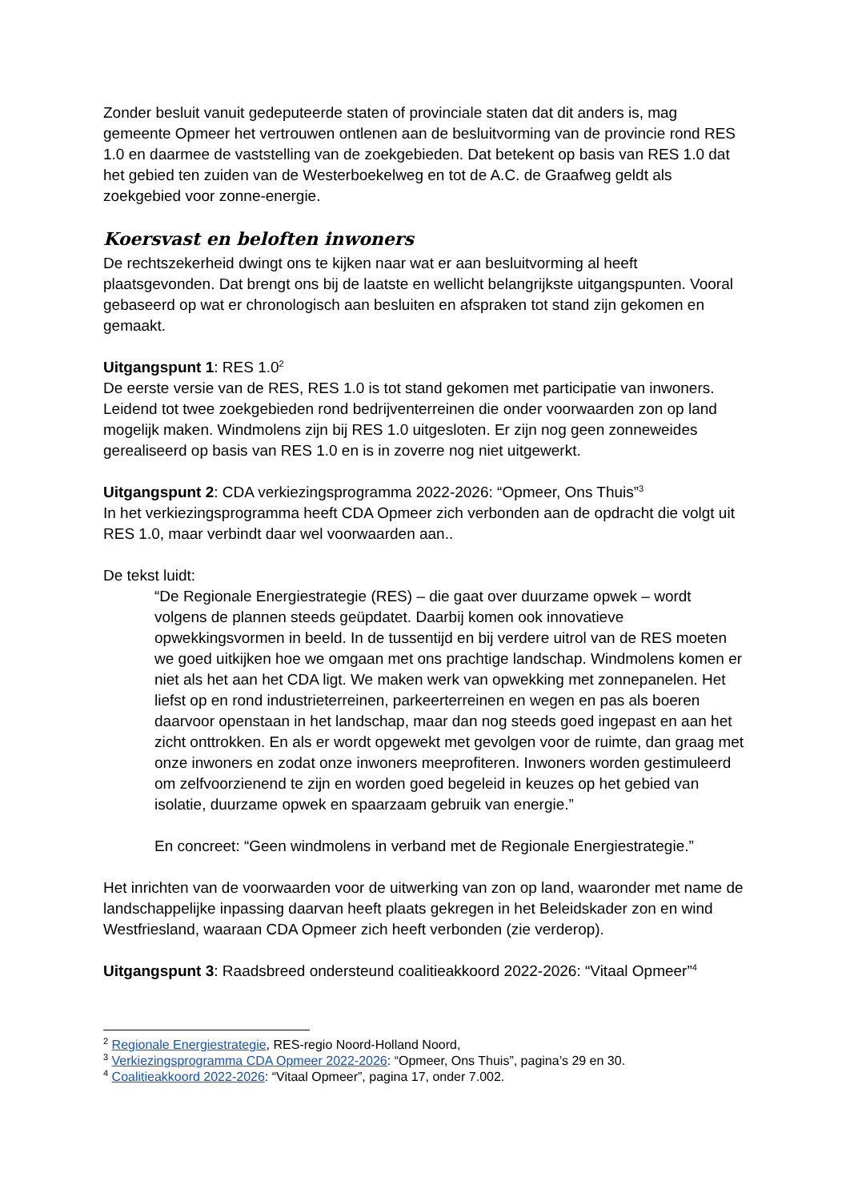Zonder besluit vanuit gedeputeerde staten of provinciale staten dat dit anders is, mag gemeente Opmeer het vertrouwen ontlenen aan de besluitvorming van de provincie rond RES 1.0 en daarmee de vaststelling van de zoekgebieden. Dat betekent op basis van RES 1.0 dat het gebied ten zuiden van de Westerboekelweg en tot de A.C. de Graafweg geldt als zoekgebied voor zonne-energie.
Koersvast en beloften inwoners
De rechtszekerheid dwingt ons te kijken naar wat er aan besluitvorming al heeft plaatsgevonden. Dat brengt ons bij de laatste en wellicht belangrijkste uitgangspunten. Vooral gebaseerd op wat er chronologisch aan besluiten en afspraken tot stand zijn gekomen en gemaakt.
Uitgangspunt 1: RES 1.0<sup>2</sup>
De eerste versie van de RES, RES 1.0 is tot stand gekomen met participatie van inwoners. Leidend tot twee zoekgebieden rond bedrijventerreinen die onder voorwaarden zon op land mogelijk maken. Windmolens zijn bij RES 1.0 uitgesloten. Er zijn nog geen zonneweides gerealiseerd op basis van RES 1.0 en is in zoverre nog niet uitgewerkt.
Uitgangspunt 2: CDA verkiezingsprogramma 2022-2026: “Opmeer, Ons Thuis”<sup>3</sup>
In het verkiezingsprogramma heeft CDA Opmeer zich verbonden aan de opdracht die volgt uit RES 1.0, maar verbindt daar wel voorwaarden aan..
De tekst luidt:
“De Regionale Energiestrategie (RES) – die gaat over duurzame opwek – wordt volgens de plannen steeds geüpdatet. Daarbij komen ook innovatieve opwekkingsvormen in beeld. In de tussentijd en bij verdere uitrol van de RES moeten we goed uitkijken hoe we omgaan met ons prachtige landschap. Windmolens komen er niet als het aan het CDA ligt. We maken werk van opwekking met zonnepanelen. Het liefst op en rond industrieterreinen, parkeerterreinen en wegen en pas als boeren daarvoor openstaan in het landschap, maar dan nog steeds goed ingepast en aan het zicht onttrokken. En als er wordt opgewekt met gevolgen voor de ruimte, dan graag met onze inwoners en zodat onze inwoners meeprofiteren. Inwoners worden gestimuleerd om zelfvoorzienend te zijn en worden goed begeleid in keuzes op het gebied van isolatie, duurzame opwek en spaarzaam gebruik van energie.”
En concreet: “Geen windmolens in verband met de Regionale Energiestrategie.”
Het inrichten van de voorwaarden voor de uitwerking van zon op land, waaronder met name de landschappelijke inpassing daarvan heeft plaats gekregen in het Beleidskader zon en wind Westfriesland, waaraan CDA Opmeer zich heeft verbonden (zie verderop).
Uitgangspunt 3: Raadsbreed ondersteund coalitieakkoord 2022-2026: “Vitaal Opmeer”<sup>4</sup>
<sup>2</sup> Regionale Energiestrategie, RES-regio Noord-Holland Noord,
<sup>3</sup> Verkiezingsprogramma CDA Opmeer 2022-2026: “Opmeer, Ons Thuis”, pagina’s 29 en 30.
<sup>4</sup> Coalitieakkoord 2022-2026: “Vitaal Opmeer”, pagina 17, onder 7.002.